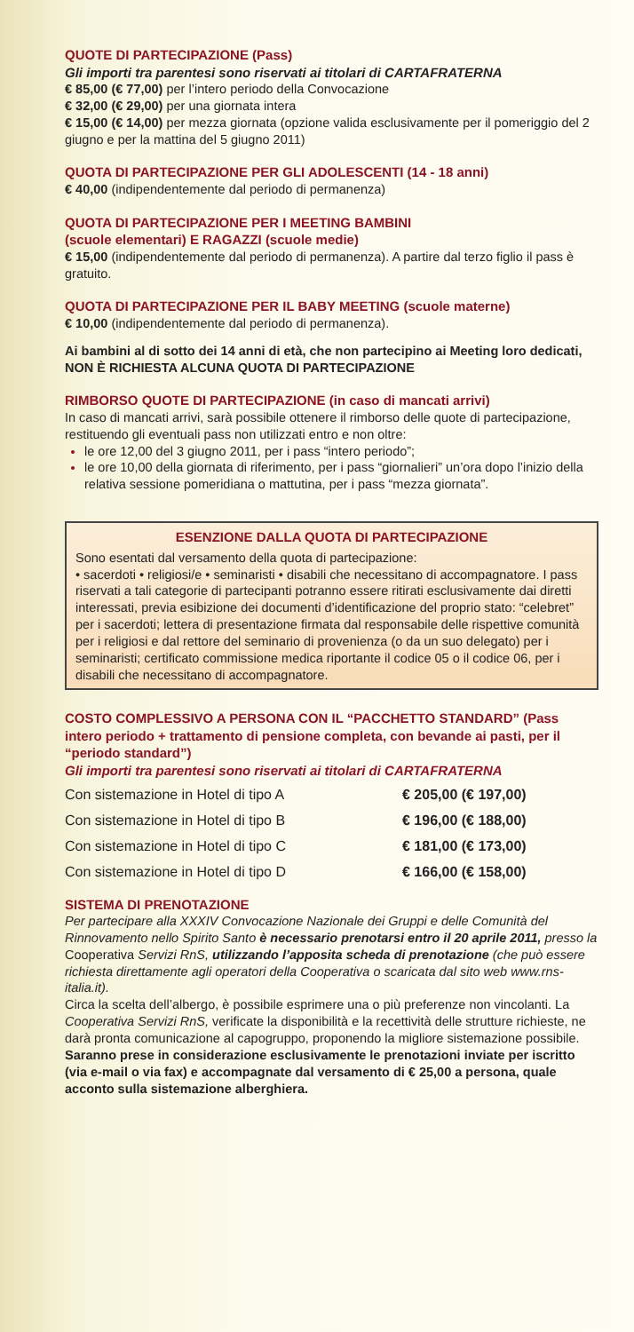QUOTE DI PARTECIPAZIONE (Pass)
Gli importi tra parentesi sono riservati ai titolari di CARTAFRATERNA
€ 85,00 (€ 77,00) per l’intero periodo della Convocazione
€ 32,00 (€ 29,00) per una giornata intera
€ 15,00 (€ 14,00) per mezza giornata (opzione valida esclusivamente per il pomeriggio del 2 giugno e per la mattina del 5 giugno 2011)
QUOTA DI PARTECIPAZIONE PER GLI ADOLESCENTI (14 - 18 anni)
€ 40,00 (indipendentemente dal periodo di permanenza)
QUOTA DI PARTECIPAZIONE PER I MEETING BAMBINI
(scuole elementari) E RAGAZZI (scuole medie)
€ 15,00 (indipendentemente dal periodo di permanenza). A partire dal terzo figlio il pass è gratuito.
QUOTA DI PARTECIPAZIONE PER IL BABY MEETING (scuole materne)
€ 10,00 (indipendentemente dal periodo di permanenza).
Ai bambini al di sotto dei 14 anni di età, che non partecipino ai Meeting loro dedicati, NON È RICHIESTA ALCUNA QUOTA DI PARTECIPAZIONE
RIMBORSO QUOTE DI PARTECIPAZIONE (in caso di mancati arrivi)
In caso di mancati arrivi, sarà possibile ottenere il rimborso delle quote di partecipazione, restituendo gli eventuali pass non utilizzati entro e non oltre:
le ore 12,00 del 3 giugno 2011, per i pass “intero periodo”;
le ore 10,00 della giornata di riferimento, per i pass “giornalieri” un’ora dopo l’inizio della relativa sessione pomeridiana o mattutina, per i pass “mezza giornata”.
ESENZIONE DALLA QUOTA DI PARTECIPAZIONE
Sono esentati dal versamento della quota di partecipazione:
• sacerdoti • religiosi/e • seminaristi • disabili che necessitano di accompagnatore. I pass riservati a tali categorie di partecipanti potranno essere ritirati esclusivamente dai diretti interessati, previa esibizione dei documenti d’identificazione del proprio stato: “celebret” per i sacerdoti; lettera di presentazione firmata dal responsabile delle rispettive comunità per i religiosi e dal rettore del seminario di provenienza (o da un suo delegato) per i seminaristi; certificato commissione medica riportante il codice 05 o il codice 06, per i disabili che necessitano di accompagnatore.
COSTO COMPLESSIVO A PERSONA CON IL “PACCHETTO STANDARD” (Pass intero periodo + trattamento di pensione completa, con bevande ai pasti, per il “periodo standard”)
Gli importi tra parentesi sono riservati ai titolari di CARTAFRATERNA
| Con sistemazione in Hotel di tipo A | € 205,00 (€ 197,00) |
| Con sistemazione in Hotel di tipo B | € 196,00 (€ 188,00) |
| Con sistemazione in Hotel di tipo C | € 181,00 (€ 173,00) |
| Con sistemazione in Hotel di tipo D | € 166,00 (€ 158,00) |
SISTEMA DI PRENOTAZIONE
Per partecipare alla XXXIV Convocazione Nazionale dei Gruppi e delle Comunità del Rinnovamento nello Spirito Santo è necessario prenotarsi entro il 20 aprile 2011, presso la Cooperativa Servizi RnS, utilizzando l’apposita scheda di prenotazione (che può essere richiesta direttamente agli operatori della Cooperativa o scaricata dal sito web www.rns-italia.it).
Circa la scelta dell’albergo, è possibile esprimere una o più preferenze non vincolanti. La Cooperativa Servizi RnS, verificate la disponibilità e la recettività delle strutture richieste, ne darà pronta comunicazione al capogruppo, proponendo la migliore sistemazione possibile.
Saranno prese in considerazione esclusivamente le prenotazioni inviate per iscritto (via e-mail o via fax) e accompagnate dal versamento di € 25,00 a persona, quale acconto sulla sistemazione alberghiera.